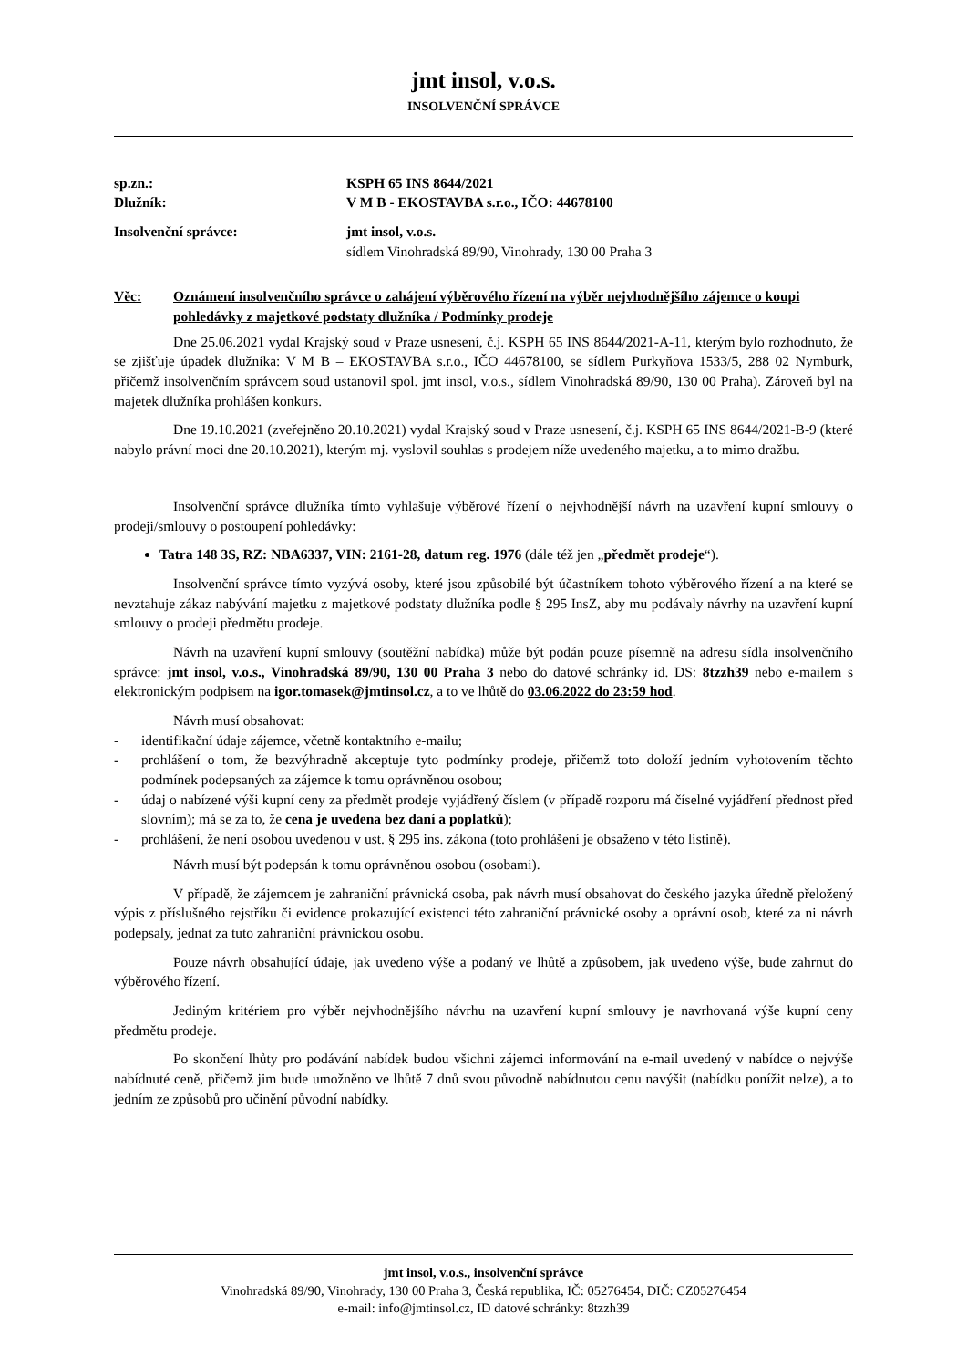jmt insol, v.o.s.
INSOLVENČNÍ SPRÁVCE
sp.zn.: KSPH 65 INS 8644/2021
Dlužník: V M B - EKOSTAVBA s.r.o., IČO: 44678100
Insolvenční správce: jmt insol, v.o.s.
sídlem Vinohradská 89/90, Vinohrady, 130 00 Praha 3
Věc: Oznámení insolvenčního správce o zahájení výběrového řízení na výběr nejvhodnějšího zájemce o koupi pohledávky z majetkové podstaty dlužníka / Podmínky prodeje
Dne 25.06.2021 vydal Krajský soud v Praze usnesení, č.j. KSPH 65 INS 8644/2021-A-11, kterým bylo rozhodnuto, že se zjišťuje úpadek dlužníka: V M B – EKOSTAVBA s.r.o., IČO 44678100, se sídlem Purkyňova 1533/5, 288 02 Nymburk, přičemž insolvenčním správcem soud ustanovil spol. jmt insol, v.o.s., sídlem Vinohradská 89/90, 130 00 Praha). Zároveň byl na majetek dlužníka prohlášen konkurs.
Dne 19.10.2021 (zveřejněno 20.10.2021) vydal Krajský soud v Praze usnesení, č.j. KSPH 65 INS 8644/2021-B-9 (které nabylo právní moci dne 20.10.2021), kterým mj. vyslovil souhlas s prodejem níže uvedeného majetku, a to mimo dražbu.
Insolvenční správce dlužníka tímto vyhlašuje výběrové řízení o nejvhodnější návrh na uzavření kupní smlouvy o prodeji/smlouvy o postoupení pohledávky:
Tatra 148 3S, RZ: NBA6337, VIN: 2161-28, datum reg. 1976 (dále též jen „předmět prodeje“).
Insolvenční správce tímto vyzývá osoby, které jsou způsobilé být účastníkem tohoto výběrového řízení a na které se nevztahuje zákaz nabývání majetku z majetkové podstaty dlužníka podle § 295 InsZ, aby mu podávaly návrhy na uzavření kupní smlouvy o prodeji předmětu prodeje.
Návrh na uzavření kupní smlouvy (soutěžní nabídka) může být podán pouze písemně na adresu sídla insolvenčního správce: jmt insol, v.o.s., Vinohradská 89/90, 130 00 Praha 3 nebo do datové schránky id. DS: 8tzzh39 nebo e-mailem s elektronickým podpisem na igor.tomasek@jmtinsol.cz, a to ve lhůtě do 03.06.2022 do 23:59 hod.
Návrh musí obsahovat:
- identifikační údaje zájemce, včetně kontaktního e-mailu;
- prohlášení o tom, že bezvýhradně akceptuje tyto podmínky prodeje, přičemž toto doloží jedním vyhotovením těchto podmínek podepsaných za zájemce k tomu oprávněnou osobou;
- údaj o nabízené výši kupní ceny za předmět prodeje vyjádřený číslem (v případě rozporu má číselné vyjádření přednost před slovním); má se za to, že cena je uvedena bez daní a poplatků);
- prohlášení, že není osobou uvedenou v ust. § 295 ins. zákona (toto prohlášení je obsaženo v této listině).
Návrh musí být podepsán k tomu oprávněnou osobou (osobami).
V případě, že zájemcem je zahraniční právnická osoba, pak návrh musí obsahovat do českého jazyka úředně přeložený výpis z příslušného rejstříku či evidence prokazující existenci této zahraniční právnické osoby a oprávní osob, které za ni návrh podepsaly, jednat za tuto zahraniční právnickou osobu.
Pouze návrh obsahující údaje, jak uvedeno výše a podaný ve lhůtě a způsobem, jak uvedeno výše, bude zahrnut do výběrového řízení.
Jediným kritériem pro výběr nejvhodnějšího návrhu na uzavření kupní smlouvy je navrhovaná výše kupní ceny předmětu prodeje.
Po skončení lhůty pro podávání nabídek budou všichni zájemci informování na e-mail uvedený v nabídce o nejvýše nabídnuté ceně, přičemž jim bude umožněno ve lhůtě 7 dnů svou původně nabídnutou cenu navýšit (nabídku ponížit nelze), a to jedním ze způsobů pro učinění původní nabídky.
jmt insol, v.o.s., insolvenční správce
Vinohradská 89/90, Vinohrady, 130 00 Praha 3, Česká republika, IČ: 05276454, DIČ: CZ05276454
e-mail: info@jmtinsol.cz, ID datové schránky: 8tzzh39